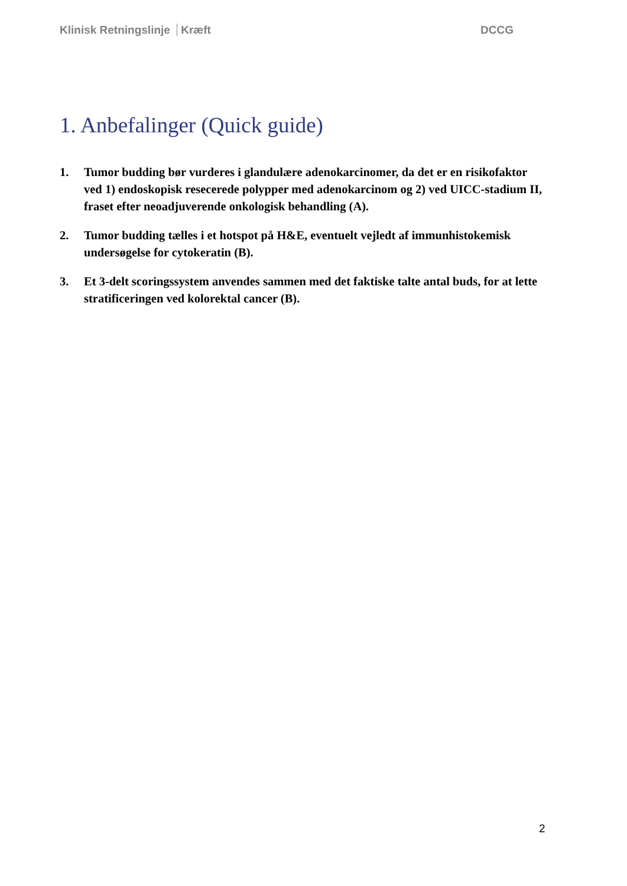Klinisk Retningslinje Kræft DCCG
1. Anbefalinger (Quick guide)
1. Tumor budding bør vurderes i glandulære adenokarcinomer, da det er en risikofaktor ved 1) endoskopisk resecerede polypper med adenokarcinom og 2) ved UICC-stadium II, fraset efter neoadjuverende onkologisk behandling (A).
2. Tumor budding tælles i et hotspot på H&E, eventuelt vejledt af immunhistokemisk undersøgelse for cytokeratin (B).
3. Et 3-delt scoringssystem anvendes sammen med det faktiske talte antal buds, for at lette stratificeringen ved kolorektal cancer (B).
2